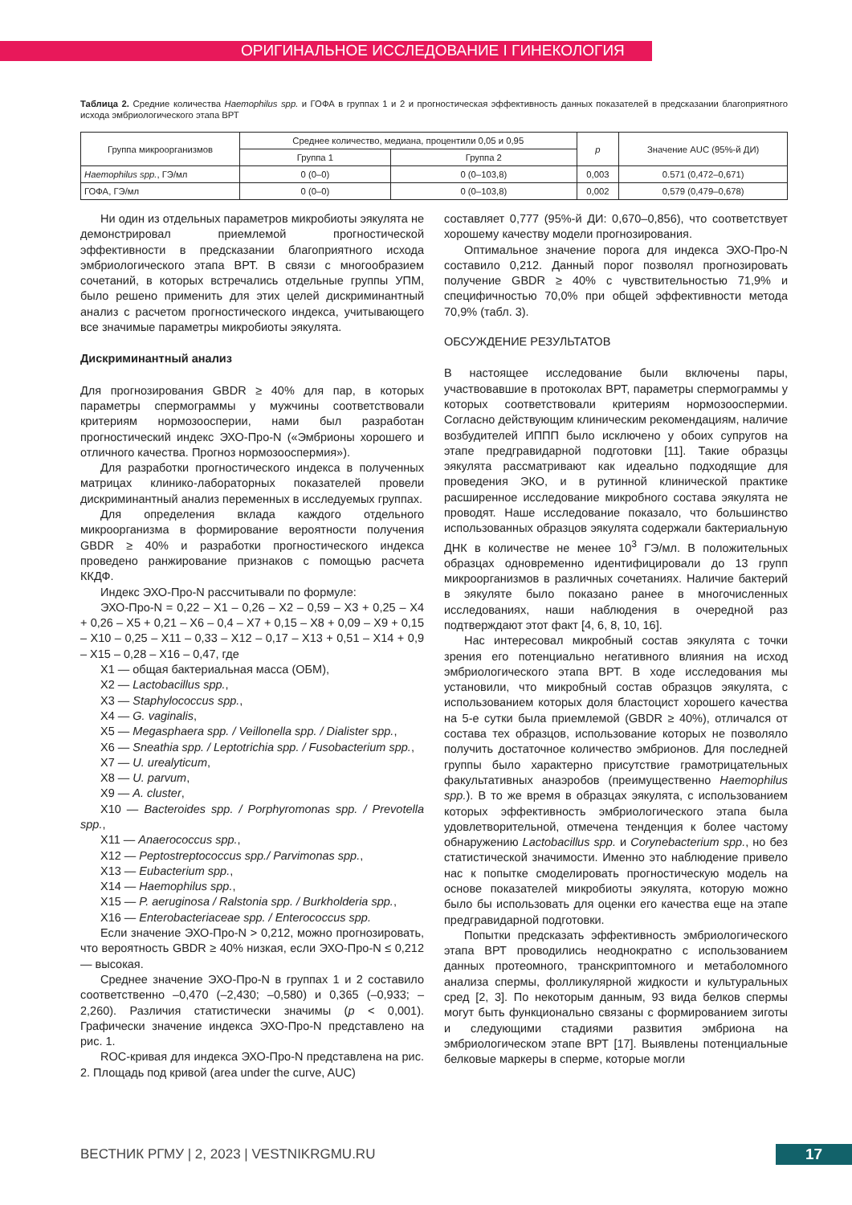ОРИГИНАЛЬНОЕ ИССЛЕДОВАНИЕ I ГИНЕКОЛОГИЯ
Таблица 2. Средние количества Haemophilus spp. и ГОФА в группах 1 и 2 и прогностическая эффективность данных показателей в предсказании благоприятного исхода эмбриологического этапа ВРТ
| Группа микроорганизмов | Среднее количество, медиана, процентили 0,05 и 0,95 | | p | Значение AUC (95%-й ДИ) |
| --- | --- | --- | --- | --- |
| | Группа 1 | Группа 2 | | |
| Haemophilus spp. , ГЭ/мл | 0 (0–0) | 0 (0–103,8) | 0,003 | 0.571 (0,472–0,671) |
| ГОФА, ГЭ/мл | 0 (0–0) | 0 (0–103,8) | 0,002 | 0,579 (0,479–0,678) |
Ни один из отдельных параметров микробиоты эякулята не демонстрировал приемлемой прогностической эффективности в предсказании благоприятного исхода эмбриологического этапа ВРТ. В связи с многообразием сочетаний, в которых встречались отдельные группы УПМ, было решено применить для этих целей дискриминантный анализ с расчетом прогностического индекса, учитывающего все значимые параметры микробиоты эякулята.
Дискриминантный анализ
Для прогнозирования GBDR ≥ 40% для пар, в которых параметры спермограммы у мужчины соответствовали критериям нормозоосперии, нами был разработан прогностический индекс ЭХО-Про-N («Эмбрионы хорошего и отличного качества. Прогноз нормозооспермия»).
Для разработки прогностического индекса в полученных матрицах клинико-лабораторных показателей провели дискриминантный анализ переменных в исследуемых группах.
Для определения вклада каждого отдельного микроорганизма в формирование вероятности получения GBDR ≥ 40% и разработки прогностического индекса проведено ранжирование признаков с помощью расчета ККДФ.
Индекс ЭХО-Про-N рассчитывали по формуле:
ЭХО-Про-N = 0,22 – X1 – 0,26 – X2 – 0,59 – X3 + 0,25 – X4 + 0,26 – X5 + 0,21 – X6 – 0,4 – X7 + 0,15 – X8 + 0,09 – X9 + 0,15 – X10 – 0,25 – X11 – 0,33 – X12 – 0,17 – X13 + 0,51 – X14 + 0,9 – X15 – 0,28 – X16 – 0,47, где
X1 — общая бактериальная масса (ОБМ),
X2 — Lactobacillus spp.,
X3 — Staphylococcus spp.,
X4 — G. vaginalis,
X5 — Megasphaera spp. / Veillonella spp. / Dialister spp.,
X6 — Sneathia spp. / Leptotrichia spp. / Fusobacterium spp.,
X7 — U. urealyticum,
X8 — U. parvum,
X9 — A. cluster,
X10 — Bacteroides spp. / Porphyromonas spp. / Prevotella spp.,
X11 — Anaerococcus spp.,
X12 — Peptostreptococcus spp./ Parvimonas spp.,
X13 — Eubacterium spp.,
X14 — Haemophilus spp.,
X15 — P. aeruginosa / Ralstonia spp. / Burkholderia spp.,
X16 — Enterobacteriaceae spp. / Enterococcus spp.
Если значение ЭХО-Про-N > 0,212, можно прогнозировать, что вероятность GBDR ≥ 40% низкая, если ЭХО-Про-N ≤ 0,212 — высокая.
Среднее значение ЭХО-Про-N в группах 1 и 2 составило соответственно –0,470 (–2,430; –0,580) и 0,365 (–0,933; –2,260). Различия статистически значимы (p < 0,001). Графически значение индекса ЭХО-Про-N представлено на рис. 1.
ROC-кривая для индекса ЭХО-Про-N представлена на рис. 2. Площадь под кривой (area under the curve, AUC)
составляет 0,777 (95%-й ДИ: 0,670–0,856), что соответствует хорошему качеству модели прогнозирования.
Оптимальное значение порога для индекса ЭХО-Про-N составило 0,212. Данный порог позволял прогнозировать получение GBDR ≥ 40% с чувствительностью 71,9% и специфичностью 70,0% при общей эффективности метода 70,9% (табл. 3).
ОБСУЖДЕНИЕ РЕЗУЛЬТАТОВ
В настоящее исследование были включены пары, участвовавшие в протоколах ВРТ, параметры спермограммы у которых соответствовали критериям нормозооспермии. Согласно действующим клиническим рекомендациям, наличие возбудителей ИППП было исключено у обоих супругов на этапе предгравидарной подготовки [11]. Такие образцы эякулята рассматривают как идеально подходящие для проведения ЭКО, и в рутинной клинической практике расширенное исследование микробного состава эякулята не проводят. Наше исследование показало, что большинство использованных образцов эякулята содержали бактериальную ДНК в количестве не менее 10<sup>3</sup> ГЭ/мл. В положительных образцах одновременно идентифицировали до 13 групп микроорганизмов в различных сочетаниях. Наличие бактерий в эякуляте было показано ранее в многочисленных исследованиях, наши наблюдения в очередной раз подтверждают этот факт [4, 6, 8, 10, 16].
Нас интересовал микробный состав эякулята с точки зрения его потенциально негативного влияния на исход эмбриологического этапа ВРТ. В ходе исследования мы установили, что микробный состав образцов эякулята, с использованием которых доля бластоцист хорошего качества на 5-е сутки была приемлемой (GBDR ≥ 40%), отличался от состава тех образцов, использование которых не позволяло получить достаточное количество эмбрионов. Для последней группы было характерно присутствие грамотрицательных факультативных анаэробов (преимущественно Haemophilus spp.). В то же время в образцах эякулята, с использованием которых эффективность эмбриологического этапа была удовлетворительной, отмечена тенденция к более частому обнаружению Lactobacillus spp. и Corynebacterium spp., но без статистической значимости. Именно это наблюдение привело нас к попытке смоделировать прогностическую модель на основе показателей микробиоты эякулята, которую можно было бы использовать для оценки его качества еще на этапе предгравидарной подготовки.
Попытки предсказать эффективность эмбриологического этапа ВРТ проводились неоднократно с использованием данных протеомного, транскриптомного и метаболомного анализа спермы, фолликулярной жидкости и культуральных сред [2, 3]. По некоторым данным, 93 вида белков спермы могут быть функционально связаны с формированием зиготы и следующими стадиями развития эмбриона на эмбриологическом этапе ВРТ [17]. Выявлены потенциальные белковые маркеры в сперме, которые могли
ВЕСТНИК РГМУ | 2, 2023 | VESTNIKRGMU.RU
17